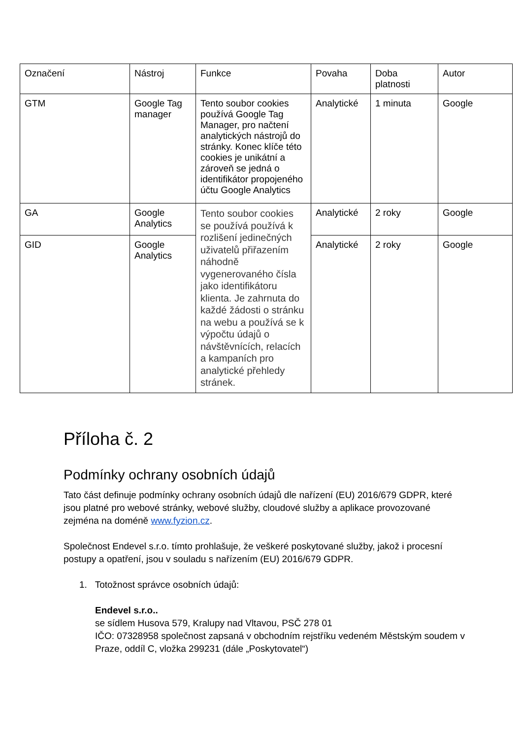| Označení | Nástroj | Funkce | Povaha | Doba platnosti | Autor |
| GTM | Google Tag manager | Tento soubor cookies používá Google Tag Manager, pro načtení analytických nástrojů do stránky. Konec klíče této cookies je unikátní a zároveň se jedná o identifikátor propojeného účtu Google Analytics | Analytické | 1 minuta | Google |
| GA | Google Analytics | Tento soubor cookies se používá používá k rozlišení jedinečných uživatelů přiřazením náhodně vygenerovaného čísla jako identifikátoru klienta. Je zahrnuta do každé žádosti o stránku na webu a používá se k výpočtu údajů o návštěvnících, relacích a kampaních pro analytické přehledy stránek. | Analytické | 2 roky | Google |
| GID | Google Analytics | | Analytické | 2 roky | Google |
Příloha č. 2
Podmínky ochrany osobních údajů
Tato část definuje podmínky ochrany osobních údajů dle nařízení (EU) 2016/679 GDPR, které jsou platné pro webové stránky, webové služby, cloudové služby a aplikace provozované zejména na doméně www.fyzion.cz.
Společnost Endevel s.r.o. tímto prohlašuje, že veškeré poskytované služby, jakož i procesní postupy a opatření, jsou v souladu s nařízením (EU) 2016/679 GDPR.
1. Totožnost správce osobních údajů:
Endevel s.r.o..
se sídlem Husova 579, Kralupy nad Vltavou, PSČ 278 01
IČO: 07328958 společnost zapsaná v obchodním rejstříku vedeném Městským soudem v Praze, oddíl C, vložka 299231 (dále „Poskytovatel“)